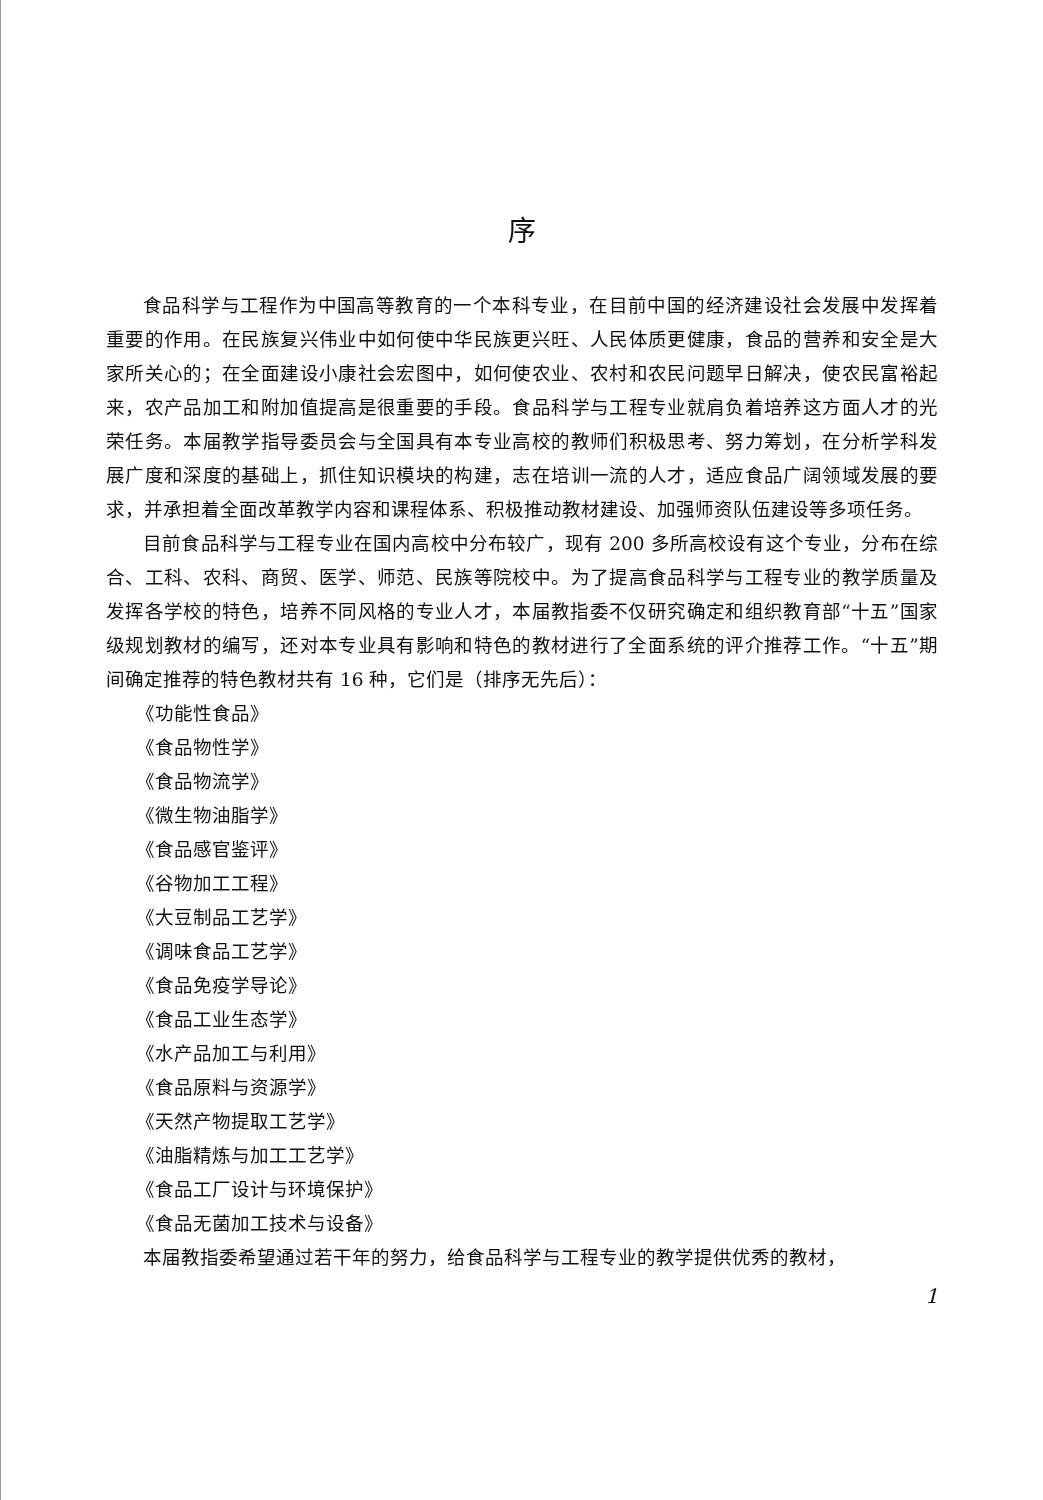序
食品科学与工程作为中国高等教育的一个本科专业，在目前中国的经济建设社会发展中发挥着重要的作用。在民族复兴伟业中如何使中华民族更兴旺、人民体质更健康，食品的营养和安全是大家所关心的；在全面建设小康社会宏图中，如何使农业、农村和农民问题早日解决，使农民富裕起来，农产品加工和附加值提高是很重要的手段。食品科学与工程专业就肩负着培养这方面人才的光荣任务。本届教学指导委员会与全国具有本专业高校的教师们积极思考、努力筹划，在分析学科发展广度和深度的基础上，抓住知识模块的构建，志在培训一流的人才，适应食品广阔领域发展的要求，并承担着全面改革教学内容和课程体系、积极推动教材建设、加强师资队伍建设等多项任务。
目前食品科学与工程专业在国内高校中分布较广，现有 200 多所高校设有这个专业，分布在综合、工科、农科、商贸、医学、师范、民族等院校中。为了提高食品科学与工程专业的教学质量及发挥各学校的特色，培养不同风格的专业人才，本届教指委不仅研究确定和组织教育部“十五”国家级规划教材的编写，还对本专业具有影响和特色的教材进行了全面系统的评介推荐工作。“十五”期间确定推荐的特色教材共有 16 种，它们是（排序无先后）：
《功能性食品》
《食品物性学》
《食品物流学》
《微生物油脂学》
《食品感官鉴评》
《谷物加工工程》
《大豆制品工艺学》
《调味食品工艺学》
《食品免疫学导论》
《食品工业生态学》
《水产品加工与利用》
《食品原料与资源学》
《天然产物提取工艺学》
《油脂精炼与加工工艺学》
《食品工厂设计与环境保护》
《食品无菌加工技术与设备》
本届教指委希望通过若干年的努力，给食品科学与工程专业的教学提供优秀的教材，
1